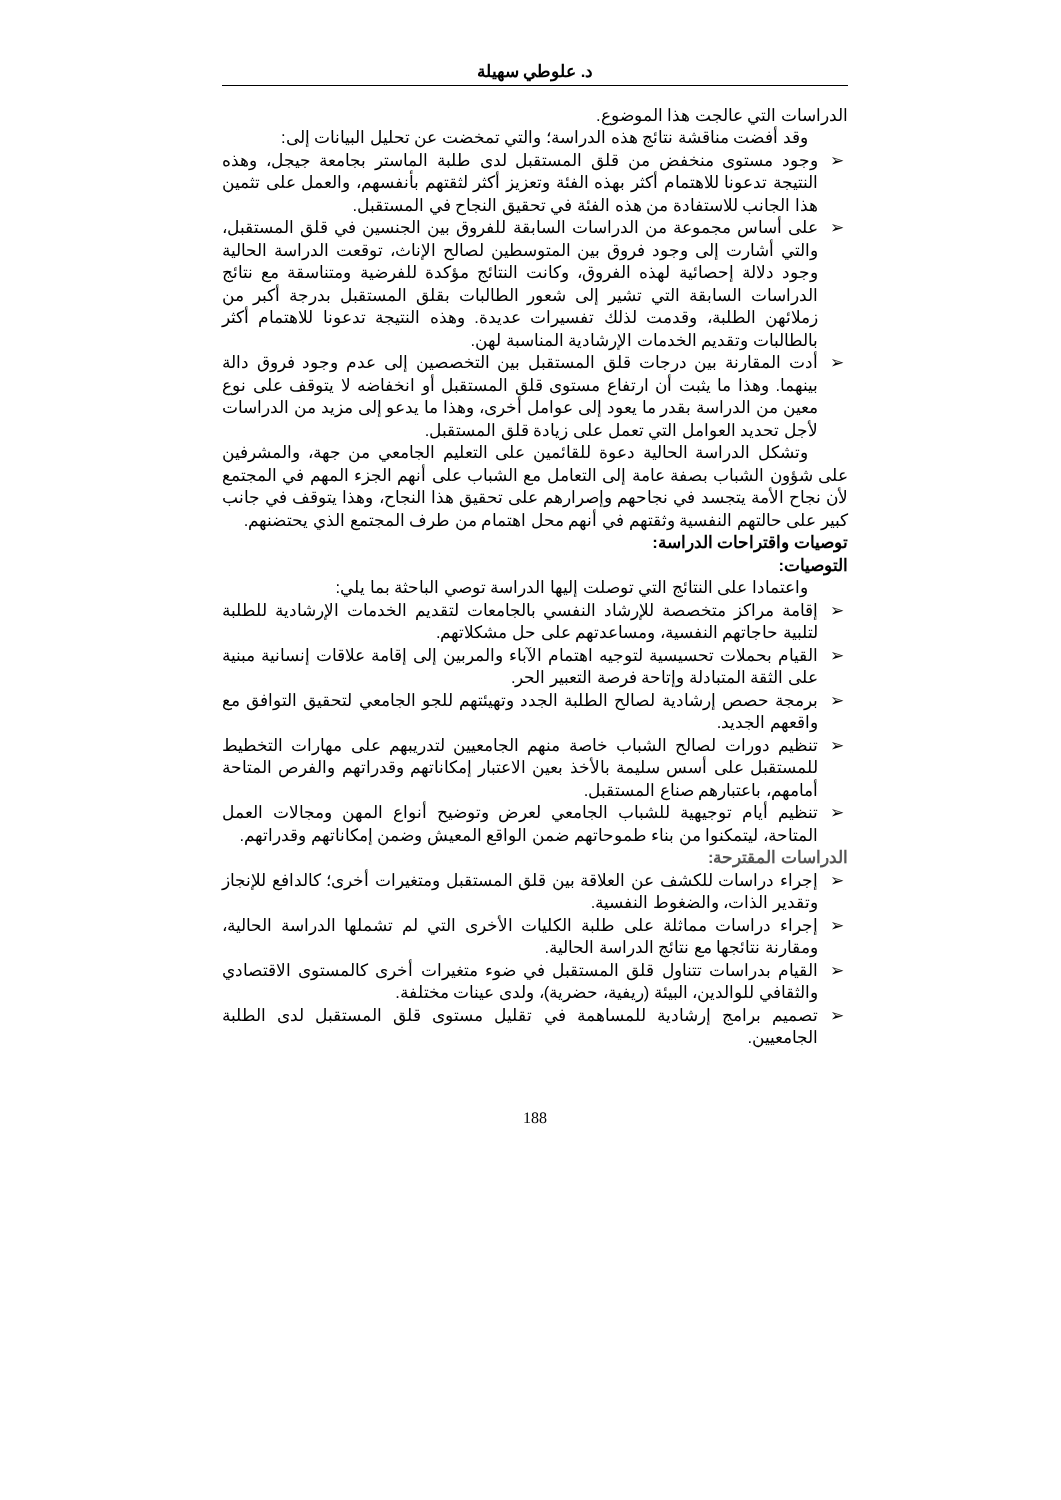د. علوطي سهيلة
الدراسات التي عالجت هذا الموضوع.
وقد أفضت مناقشة نتائج هذه الدراسة؛ والتي تمخضت عن تحليل البيانات إلى:
➢ وجود مستوى منخفض من قلق المستقبل لدى طلبة الماستر بجامعة جيجل، وهذه النتيجة تدعونا للاهتمام أكثر بهذه الفئة وتعزيز أكثر لثقتهم بأنفسهم، والعمل على تثمين هذا الجانب للاستفادة من هذه الفئة في تحقيق النجاح في المستقبل.
➢ على أساس مجموعة من الدراسات السابقة للفروق بين الجنسين في قلق المستقبل، والتي أشارت إلى وجود فروق بين المتوسطين لصالح الإناث، توقعت الدراسة الحالية وجود دلالة إحصائية لهذه الفروق، وكانت النتائج مؤكدة للفرضية ومتناسقة مع نتائج الدراسات السابقة التي تشير إلى شعور الطالبات بقلق المستقبل بدرجة أكبر من زملائهن الطلبة، وقدمت لذلك تفسيرات عديدة. وهذه النتيجة تدعونا للاهتمام أكثر بالطالبات وتقديم الخدمات الإرشادية المناسبة لهن.
➢ أدت المقارنة بين درجات قلق المستقبل بين التخصصين إلى عدم وجود فروق دالة بينهما. وهذا ما يثبت أن ارتفاع مستوى قلق المستقبل أو انخفاضه لا يتوقف على نوع معين من الدراسة بقدر ما يعود إلى عوامل أخرى، وهذا ما يدعو إلى مزيد من الدراسات لأجل تحديد العوامل التي تعمل على زيادة قلق المستقبل.
وتشكل الدراسة الحالية دعوة للقائمين على التعليم الجامعي من جهة، والمشرفين على شؤون الشباب بصفة عامة إلى التعامل مع الشباب على أنهم الجزء المهم في المجتمع لأن نجاح الأمة يتجسد في نجاحهم وإصرارهم على تحقيق هذا النجاح، وهذا يتوقف في جانب كبير على حالتهم النفسية وثقتهم في أنهم محل اهتمام من طرف المجتمع الذي يحتضنهم.
توصيات واقتراحات الدراسة:
التوصيات:
واعتمادا على النتائج التي توصلت إليها الدراسة توصي الباحثة بما يلي:
➢ إقامة مراكز متخصصة للإرشاد النفسي بالجامعات لتقديم الخدمات الإرشادية للطلبة لتلبية حاجاتهم النفسية، ومساعدتهم على حل مشكلاتهم.
➢ القيام بحملات تحسيسية لتوجيه اهتمام الآباء والمربين إلى إقامة علاقات إنسانية مبنية على الثقة المتبادلة وإتاحة فرصة التعبير الحر.
➢ برمجة حصص إرشادية لصالح الطلبة الجدد وتهيئتهم للجو الجامعي لتحقيق التوافق مع واقعهم الجديد.
➢ تنظيم دورات لصالح الشباب خاصة منهم الجامعيين لتدريبهم على مهارات التخطيط للمستقبل على أسس سليمة بالأخذ بعين الاعتبار إمكاناتهم وقدراتهم والفرص المتاحة أمامهم، باعتبارهم صناع المستقبل.
➢ تنظيم أيام توجيهية للشباب الجامعي لعرض وتوضيح أنواع المهن ومجالات العمل المتاحة، ليتمكنوا من بناء طموحاتهم ضمن الواقع المعيش وضمن إمكاناتهم وقدراتهم.
الدراسات المقترحة:
➢ إجراء دراسات للكشف عن العلاقة بين قلق المستقبل ومتغيرات أخرى؛ كالدافع للإنجاز وتقدير الذات، والضغوط النفسية.
➢ إجراء دراسات مماثلة على طلبة الكليات الأخرى التي لم تشملها الدراسة الحالية، ومقارنة نتائجها مع نتائج الدراسة الحالية.
➢ القيام بدراسات تتناول قلق المستقبل في ضوء متغيرات أخرى كالمستوى الاقتصادي والثقافي للوالدين، البيئة (ريفية، حضرية)، ولدى عينات مختلفة.
➢ تصميم برامج إرشادية للمساهمة في تقليل مستوى قلق المستقبل لدى الطلبة الجامعيين.
188